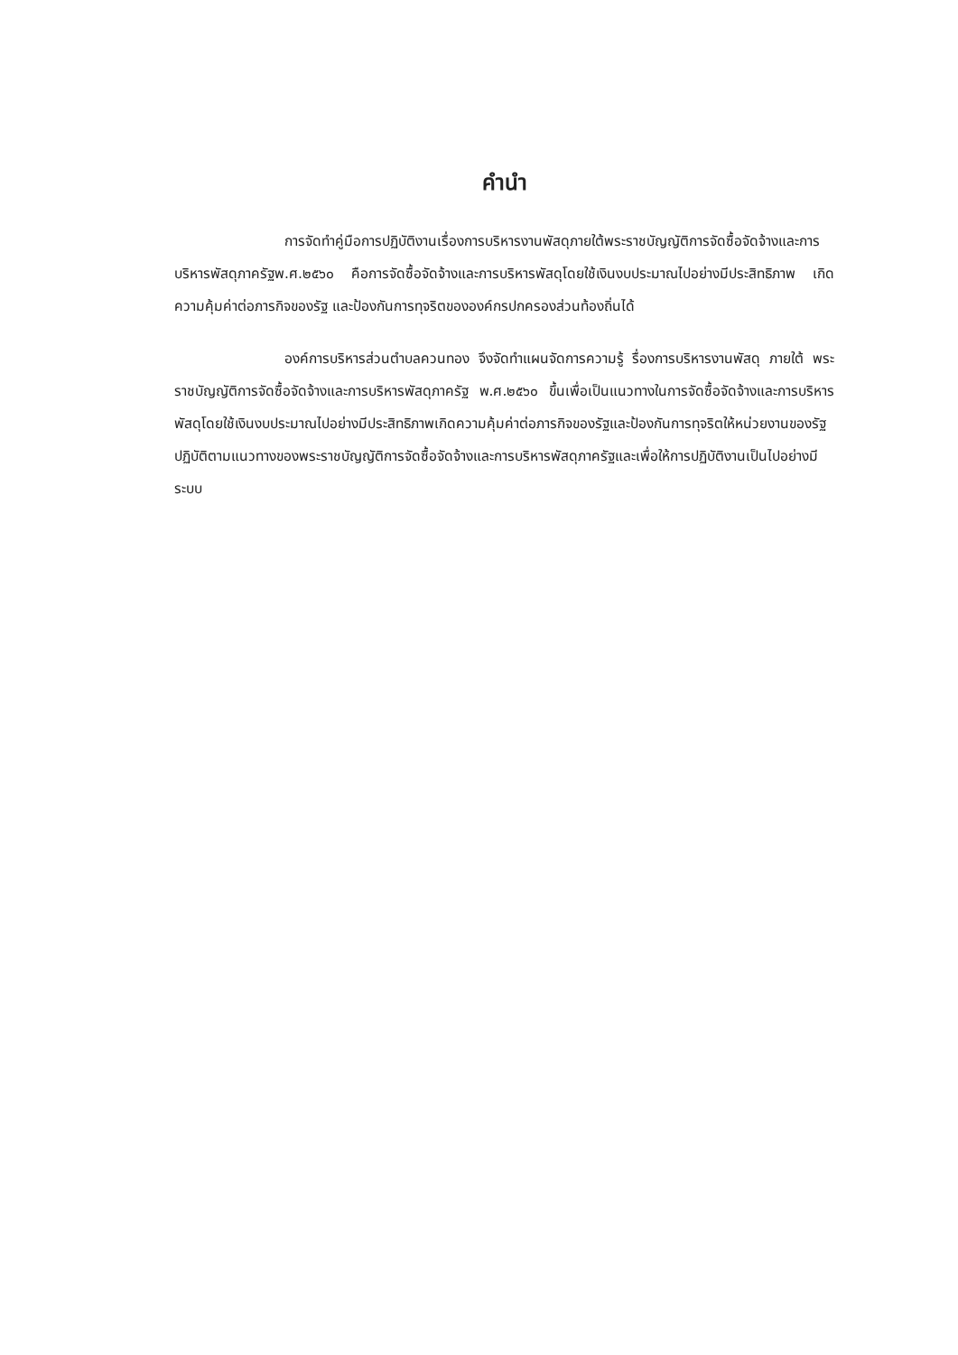คำนำ
การจัดทำคู่มือการปฏิบัติงานเรื่องการบริหารงานพัสดุภายใต้พระราชบัญญัติการจัดซื้อจัดจ้างและการบริหารพัสดุภาครัฐพ.ศ.๒๕๖๐ คือการจัดซื้อจัดจ้างและการบริหารพัสดุโดยใช้เงินงบประมาณไปอย่างมีประสิทธิภาพ เกิดความคุ้มค่าต่อภารกิจของรัฐ และป้องกันการทุจริตขององค์กรปกครองส่วนท้องถิ่นได้
องค์การบริหารส่วนตำบลควนทอง จึงจัดทำแผนจัดการความรู้ รื่องการบริหารงานพัสดุ ภายใต้ พระราชบัญญัติการจัดซื้อจัดจ้างและการบริหารพัสดุภาครัฐ พ.ศ.๒๕๖๐ ขึ้นเพื่อเป็นแนวทางในการจัดซื้อจัดจ้างและการบริหารพัสดุโดยใช้เงินงบประมาณไปอย่างมีประสิทธิภาพเกิดความคุ้มค่าต่อภารกิจของรัฐและป้องกันการทุจริตให้หน่วยงานของรัฐปฏิบัติตามแนวทางของพระราชบัญญัติการจัดซื้อจัดจ้างและการบริหารพัสดุภาครัฐและเพื่อให้การปฏิบัติงานเป็นไปอย่างมีระบบ